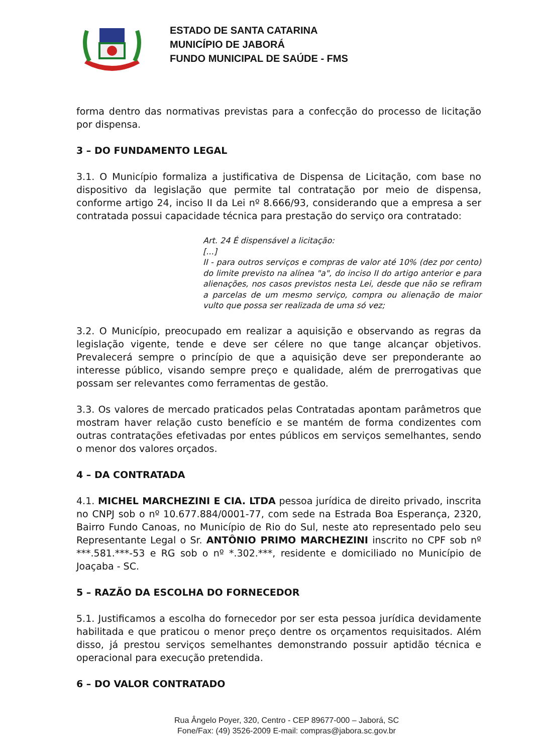ESTADO DE SANTA CATARINA
MUNICÍPIO DE JABORÁ
FUNDO MUNICIPAL DE SAÚDE - FMS
forma dentro das normativas previstas para a confecção do processo de licitação por dispensa.
3 – DO FUNDAMENTO LEGAL
3.1. O Município formaliza a justificativa de Dispensa de Licitação, com base no dispositivo da legislação que permite tal contratação por meio de dispensa, conforme artigo 24, inciso II da Lei nº 8.666/93, considerando que a empresa a ser contratada possui capacidade técnica para prestação do serviço ora contratado:
Art. 24 É dispensável a licitação:
[...]
II - para outros serviços e compras de valor até 10% (dez por cento) do limite previsto na alínea "a", do inciso II do artigo anterior e para alienações, nos casos previstos nesta Lei, desde que não se refiram a parcelas de um mesmo serviço, compra ou alienação de maior vulto que possa ser realizada de uma só vez;
3.2. O Município, preocupado em realizar a aquisição e observando as regras da legislação vigente, tende e deve ser célere no que tange alcançar objetivos. Prevalecerá sempre o princípio de que a aquisição deve ser preponderante ao interesse público, visando sempre preço e qualidade, além de prerrogativas que possam ser relevantes como ferramentas de gestão.
3.3. Os valores de mercado praticados pelas Contratadas apontam parâmetros que mostram haver relação custo benefício e se mantém de forma condizentes com outras contratações efetivadas por entes públicos em serviços semelhantes, sendo o menor dos valores orçados.
4 – DA CONTRATADA
4.1. MICHEL MARCHEZINI E CIA. LTDA pessoa jurídica de direito privado, inscrita no CNPJ sob o nº 10.677.884/0001-77, com sede na Estrada Boa Esperança, 2320, Bairro Fundo Canoas, no Município de Rio do Sul, neste ato representado pelo seu Representante Legal o Sr. ANTÔNIO PRIMO MARCHEZINI inscrito no CPF sob nº ***.581.***-53 e RG sob o nº *.302.***, residente e domiciliado no Município de Joaçaba - SC.
5 – RAZÃO DA ESCOLHA DO FORNECEDOR
5.1. Justificamos a escolha do fornecedor por ser esta pessoa jurídica devidamente habilitada e que praticou o menor preço dentre os orçamentos requisitados. Além disso, já prestou serviços semelhantes demonstrando possuir aptidão técnica e operacional para execução pretendida.
6 – DO VALOR CONTRATADO
Rua Ângelo Poyer, 320, Centro - CEP 89677-000 – Jaborá, SC
Fone/Fax: (49) 3526-2009 E-mail: compras@jabora.sc.gov.br